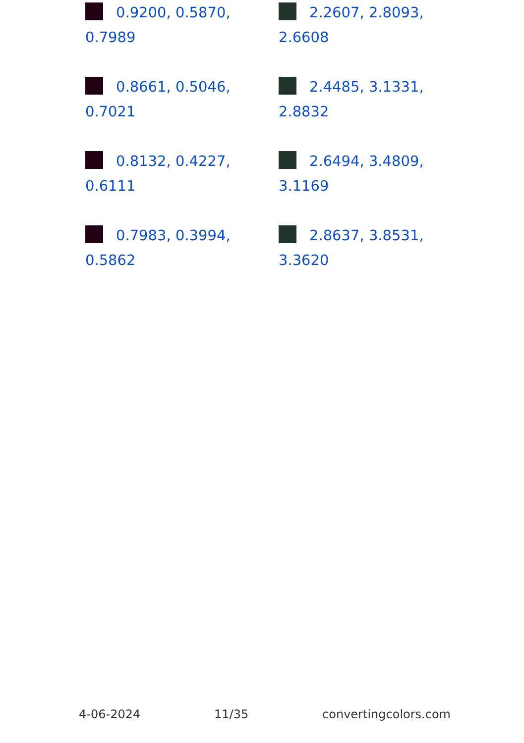0.9200, 0.5870, 0.7989
2.2607, 2.8093, 2.6608
0.8661, 0.5046, 0.7021
2.4485, 3.1331, 2.8832
0.8132, 0.4227, 0.6111
2.6494, 3.4809, 3.1169
0.7983, 0.3994, 0.5862
2.8637, 3.8531, 3.3620
4-06-2024 11/35 convertingcolors.com